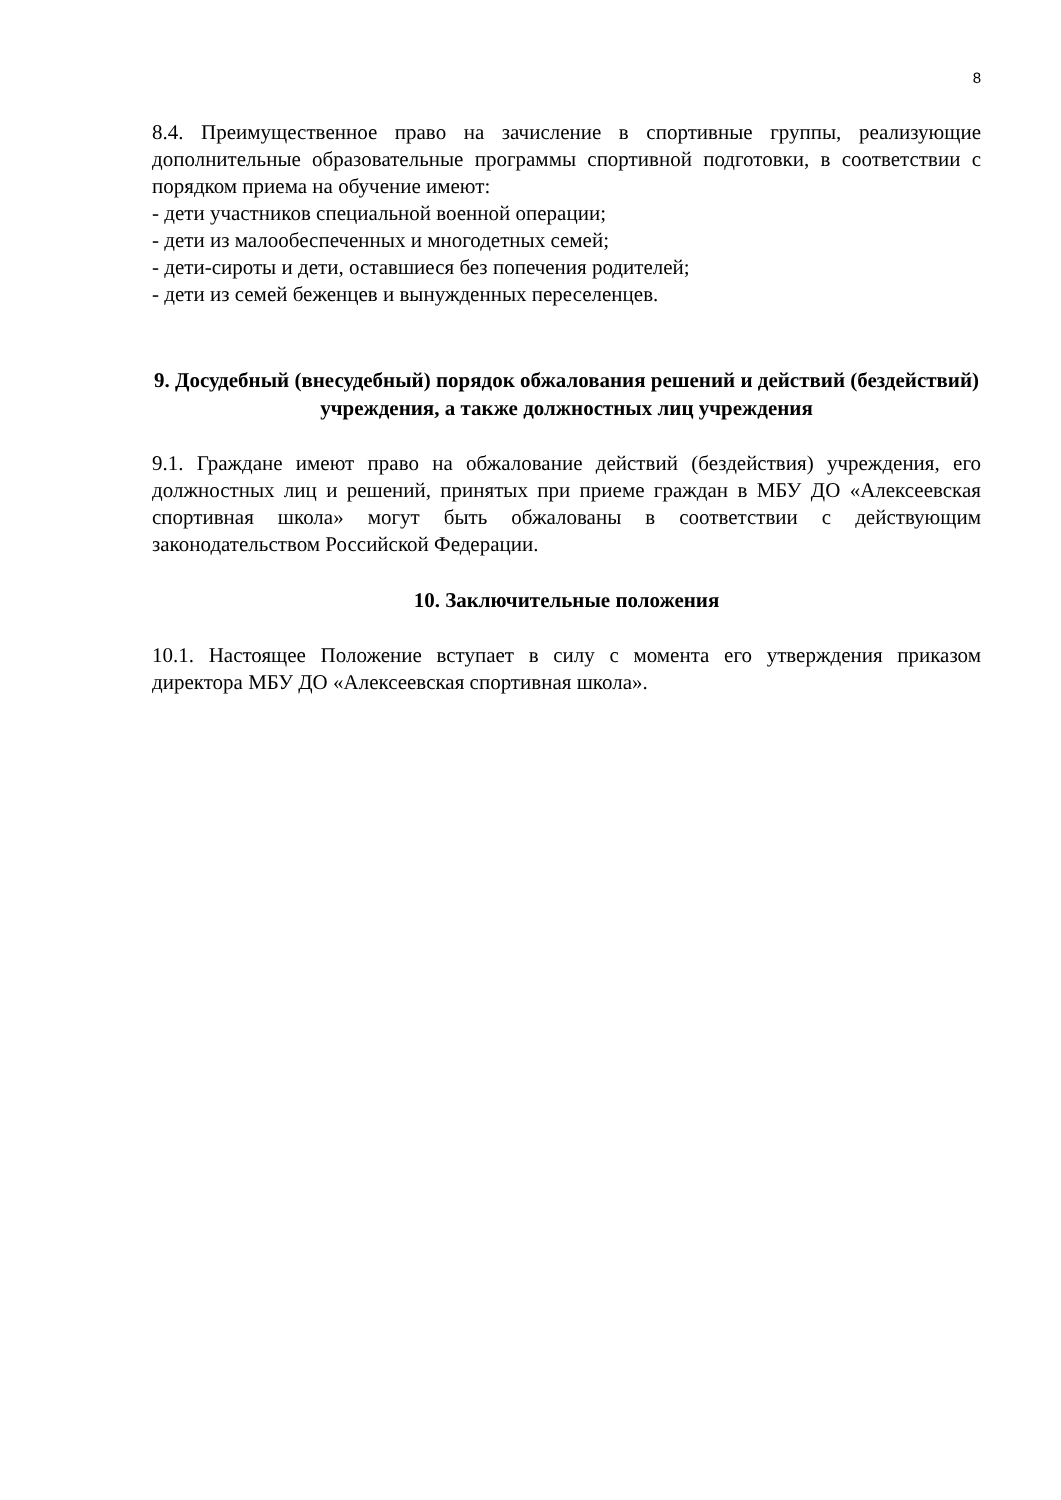8
8.4. Преимущественное право на зачисление в спортивные группы, реализующие дополнительные образовательные программы спортивной подготовки, в соответствии с порядком приема на обучение имеют:
- дети участников специальной военной операции;
- дети из малообеспеченных и многодетных семей;
- дети-сироты и дети, оставшиеся без попечения родителей;
- дети из семей беженцев и вынужденных переселенцев.
9. Досудебный (внесудебный) порядок обжалования решений и действий (бездействий) учреждения, а также должностных лиц учреждения
9.1. Граждане имеют право на обжалование действий (бездействия) учреждения, его должностных лиц и решений, принятых при приеме граждан в МБУ ДО «Алексеевская спортивная школа» могут быть обжалованы в соответствии с действующим законодательством Российской Федерации.
10. Заключительные положения
10.1. Настоящее Положение вступает в силу с момента его утверждения приказом директора МБУ ДО «Алексеевская спортивная школа».